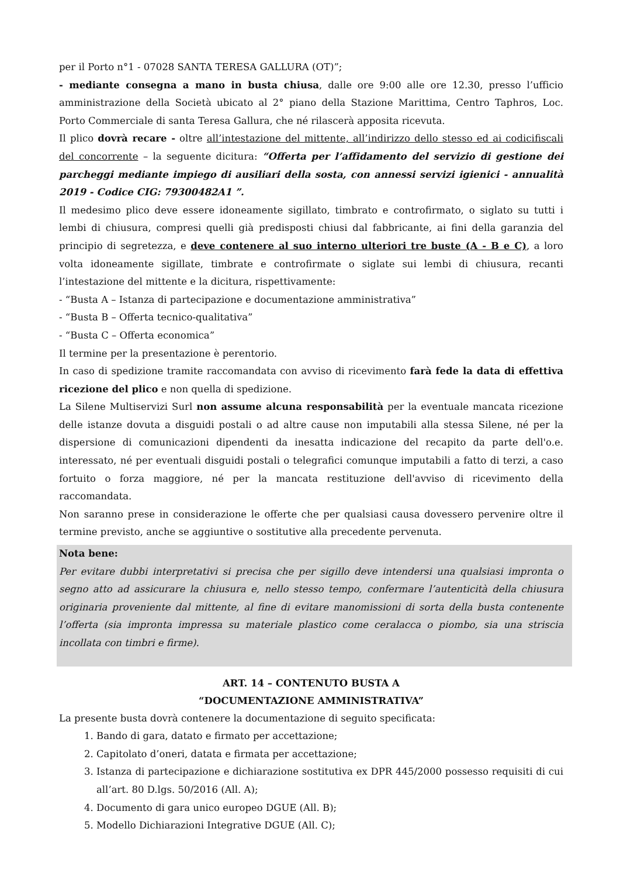per il Porto n°1 - 07028 SANTA TERESA GALLURA (OT)”;
- mediante consegna a mano in busta chiusa, dalle ore 9:00 alle ore 12.30, presso l’ufficio amministrazione della Società ubicato al 2° piano della Stazione Marittima, Centro Taphros, Loc. Porto Commerciale di santa Teresa Gallura, che né rilascerà apposita ricevuta.
Il plico dovrà recare - oltre all’intestazione del mittente, all’indirizzo dello stesso ed ai codicifiscali del concorrente – la seguente dicitura: “Offerta per l’affidamento del servizio di gestione dei parcheggi mediante impiego di ausiliari della sosta, con annessi servizi igienici - annualità 2019 - Codice CIG: 79300482A1 ”.
Il medesimo plico deve essere idoneamente sigillato, timbrato e controfirmato, o siglato su tutti i lembi di chiusura, compresi quelli già predisposti chiusi dal fabbricante, ai fini della garanzia del principio di segretezza, e deve contenere al suo interno ulteriori tre buste (A - B e C), a loro volta idoneamente sigillate, timbrate e controfirmate o siglate sui lembi di chiusura, recanti l’intestazione del mittente e la dicitura, rispettivamente:
- “Busta A – Istanza di partecipazione e documentazione amministrativa”
- “Busta B – Offerta tecnico-qualitativa”
- “Busta C – Offerta economica”
Il termine per la presentazione è perentorio.
In caso di spedizione tramite raccomandata con avviso di ricevimento farà fede la data di effettiva ricezione del plico e non quella di spedizione.
La Silene Multiservizi Surl non assume alcuna responsabilità per la eventuale mancata ricezione delle istanze dovuta a disguidi postali o ad altre cause non imputabili alla stessa Silene, né per la dispersione di comunicazioni dipendenti da inesatta indicazione del recapito da parte dell'o.e. interessato, né per eventuali disguidi postali o telegrafici comunque imputabili a fatto di terzi, a caso fortuito o forza maggiore, né per la mancata restituzione dell'avviso di ricevimento della raccomandata.
Non saranno prese in considerazione le offerte che per qualsiasi causa dovessero pervenire oltre il termine previsto, anche se aggiuntive o sostitutive alla precedente pervenuta.
Nota bene:
Per evitare dubbi interpretativi si precisa che per sigillo deve intendersi una qualsiasi impronta o segno atto ad assicurare la chiusura e, nello stesso tempo, confermare l’autenticità della chiusura originaria proveniente dal mittente, al fine di evitare manomissioni di sorta della busta contenente l’offerta (sia impronta impressa su materiale plastico come ceralacca o piombo, sia una striscia incollata con timbri e firme).
ART. 14 – CONTENUTO BUSTA A
“DOCUMENTAZIONE AMMINISTRATIVA”
La presente busta dovrà contenere la documentazione di seguito specificata:
1. Bando di gara, datato e firmato per accettazione;
2. Capitolato d’oneri, datata e firmata per accettazione;
3. Istanza di partecipazione e dichiarazione sostitutiva ex DPR 445/2000 possesso requisiti di cui all’art. 80 D.lgs. 50/2016 (All. A);
4. Documento di gara unico europeo DGUE (All. B);
5. Modello Dichiarazioni Integrative DGUE (All. C);